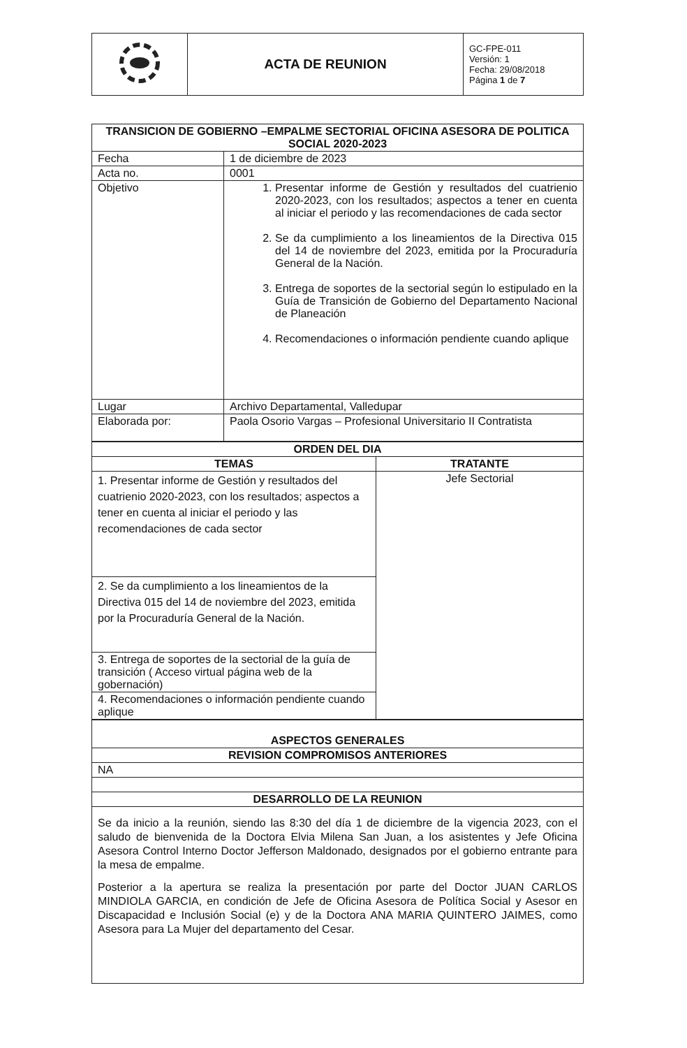| | ACTA DE REUNION | GC-FPE-011 Versión: 1 Fecha: 29/08/2018 Página 1 de 7 |
| TRANSICION DE GOBIERNO –EMPALME SECTORIAL OFICINA ASESORA DE POLITICA SOCIAL 2020-2023 | |
| Fecha | 1 de diciembre de 2023 |
| Acta no. | 0001 |
| Objetivo | 1. Presentar informe de Gestión y resultados del cuatrienio 2020-2023, con los resultados; aspectos a tener en cuenta al iniciar el periodo y las recomendaciones de cada sector 2. Se da cumplimiento a los lineamientos de la Directiva 015 del 14 de noviembre del 2023, emitida por la Procuraduría General de la Nación. 3. Entrega de soportes de la sectorial según lo estipulado en la Guía de Transición de Gobierno del Departamento Nacional de Planeación 4. Recomendaciones o información pendiente cuando aplique |
| Lugar | Archivo Departamental, Valledupar |
| Elaborada por: | Paola Osorio Vargas – Profesional Universitario II Contratista |
| ORDEN DEL DIA | |
| TEMAS | TRATANTE |
| 1. Presentar informe de Gestión y resultados del cuatrienio 2020-2023, con los resultados; aspectos a tener en cuenta al iniciar el periodo y las recomendaciones de cada sector | Jefe Sectorial |
| 2. Se da cumplimiento a los lineamientos de la Directiva 015 del 14 de noviembre del 2023, emitida por la Procuraduría General de la Nación. | |
| 3. Entrega de soportes de la sectorial de la guía de transición ( Acceso virtual página web de la gobernación) | |
| 4. Recomendaciones o información pendiente cuando aplique | |
| ASPECTOS GENERALES |
| REVISION COMPROMISOS ANTERIORES |
| NA |
| DESARROLLO DE LA REUNION |
| Se da inicio a la reunión, siendo las 8:30 del día 1 de diciembre de la vigencia 2023, con el saludo de bienvenida de la Doctora Elvia Milena San Juan, a los asistentes y Jefe Oficina Asesora Control Interno Doctor Jefferson Maldonado, designados por el gobierno entrante para la mesa de empalme. Posterior a la apertura se realiza la presentación por parte del Doctor JUAN CARLOS MINDIOLA GARCIA, en condición de Jefe de Oficina Asesora de Política Social y Asesor en Discapacidad e Inclusión Social (e) y de la Doctora ANA MARIA QUINTERO JAIMES, como Asesora para La Mujer del departamento del Cesar. |